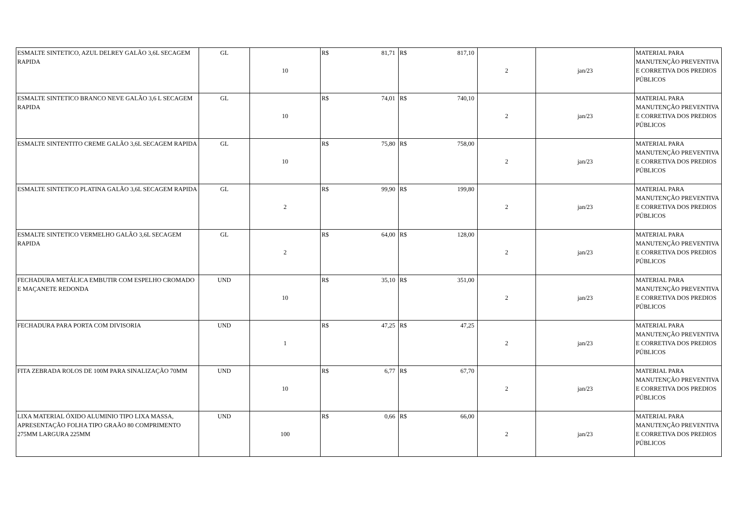| ESMALTE SINTETICO, AZUL DELREY GALÃO 3,6L SECAGEM RAPIDA | GL | 10 | R$ | 81,71 | R$ | 817,10 | 2 | jan/23 | MATERIAL PARA MANUTENÇÃO PREVENTIVA E CORRETIVA DOS PREDIOS PÚBLICOS |
| ESMALTE SINTETICO BRANCO NEVE GALÃO 3,6 L SECAGEM RAPIDA | GL | 10 | R$ | 74,01 | R$ | 740,10 | 2 | jan/23 | MATERIAL PARA MANUTENÇÃO PREVENTIVA E CORRETIVA DOS PREDIOS PÚBLICOS |
| ESMALTE SINTENTITO CREME GALÃO 3,6L SECAGEM RAPIDA | GL | 10 | R$ | 75,80 | R$ | 758,00 | 2 | jan/23 | MATERIAL PARA MANUTENÇÃO PREVENTIVA E CORRETIVA DOS PREDIOS PÚBLICOS |
| ESMALTE SINTETICO PLATINA GALÃO 3,6L SECAGEM RAPIDA | GL | 2 | R$ | 99,90 | R$ | 199,80 | 2 | jan/23 | MATERIAL PARA MANUTENÇÃO PREVENTIVA E CORRETIVA DOS PREDIOS PÚBLICOS |
| ESMALTE SINTETICO VERMELHO GALÃO 3,6L SECAGEM RAPIDA | GL | 2 | R$ | 64,00 | R$ | 128,00 | 2 | jan/23 | MATERIAL PARA MANUTENÇÃO PREVENTIVA E CORRETIVA DOS PREDIOS PÚBLICOS |
| FECHADURA METÁLICA EMBUTIR COM ESPELHO CROMADO E MAÇANETE REDONDA | UND | 10 | R$ | 35,10 | R$ | 351,00 | 2 | jan/23 | MATERIAL PARA MANUTENÇÃO PREVENTIVA E CORRETIVA DOS PREDIOS PÚBLICOS |
| FECHADURA PARA PORTA COM DIVISORIA | UND | 1 | R$ | 47,25 | R$ | 47,25 | 2 | jan/23 | MATERIAL PARA MANUTENÇÃO PREVENTIVA E CORRETIVA DOS PREDIOS PÚBLICOS |
| FITA ZEBRADA ROLOS DE 100M PARA SINALIZAÇÃO 70MM | UND | 10 | R$ | 6,77 | R$ | 67,70 | 2 | jan/23 | MATERIAL PARA MANUTENÇÃO PREVENTIVA E CORRETIVA DOS PREDIOS PÚBLICOS |
| LIXA MATERIAL ÓXIDO ALUMINIO TIPO LIXA MASSA, APRESENTAÇÃO FOLHA TIPO GRAÃO 80 COMPRIMENTO 275MM LARGURA 225MM | UND | 100 | R$ | 0,66 | R$ | 66,00 | 2 | jan/23 | MATERIAL PARA MANUTENÇÃO PREVENTIVA E CORRETIVA DOS PREDIOS PÚBLICOS |